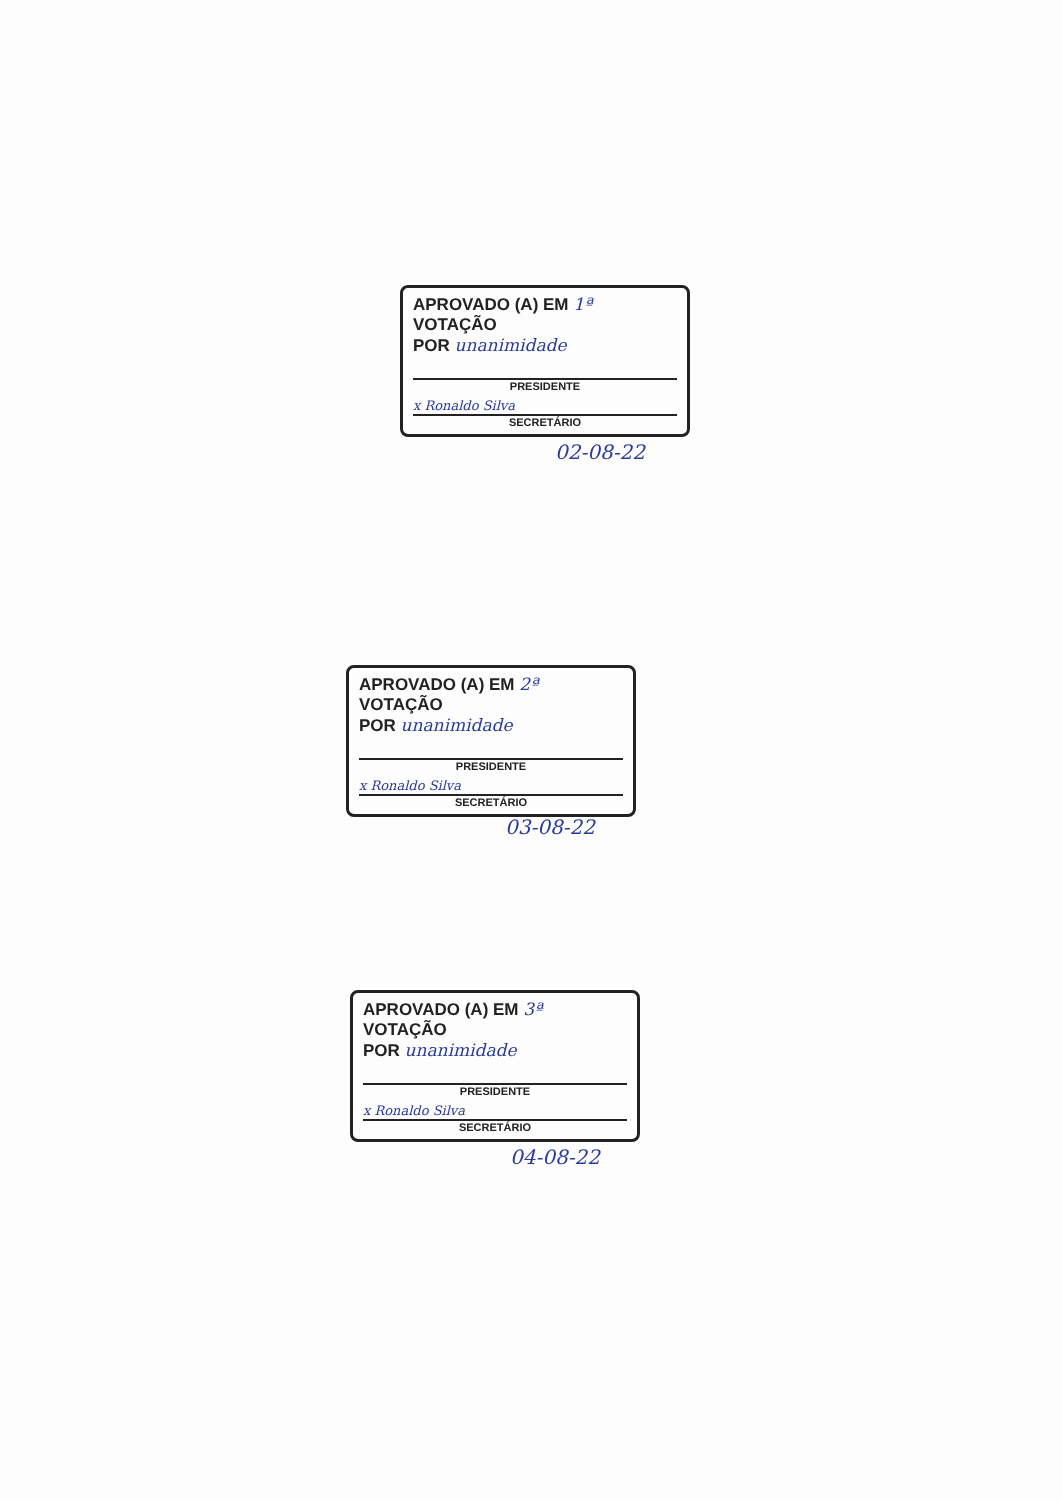APROVADO (A) EM 1ª VOTAÇÃO
POR unanimidade
PRESIDENTE
x Ronaldo Silva
SECRETÁRIO
02-08-22
APROVADO (A) EM 2ª VOTAÇÃO
POR unanimidade
PRESIDENTE
x Ronaldo Silva
SECRETÁRIO
03-08-22
APROVADO (A) EM 3ª VOTAÇÃO
POR unanimidade
PRESIDENTE
x Ronaldo Silva
SECRETÁRIO
04-08-22